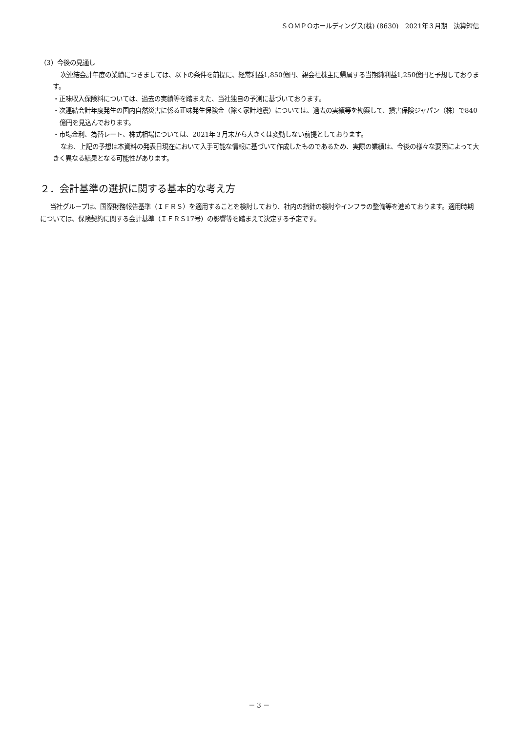ＳＯＭＰＯホールディングス(株) (8630)　2021年３月期　決算短信
（3）今後の見通し
次連結会計年度の業績につきましては、以下の条件を前提に、経常利益1,850億円、親会社株主に帰属する当期純利益1,250億円と予想しております。
・正味収入保険料については、過去の実績等を踏まえた、当社独自の予測に基づいております。
・次連結会計年度発生の国内自然災害に係る正味発生保険金（除く家計地震）については、過去の実績等を勘案して、損害保険ジャパン（株）で840億円を見込んでおります。
・市場金利、為替レート、株式相場については、2021年３月末から大きくは変動しない前提としております。
なお、上記の予想は本資料の発表日現在において入手可能な情報に基づいて作成したものであるため、実際の業績は、今後の様々な要因によって大きく異なる結果となる可能性があります。
２．会計基準の選択に関する基本的な考え方
当社グループは、国際財務報告基準（ＩＦＲＳ）を適用することを検討しており、社内の指針の検討やインフラの整備等を進めております。適用時期については、保険契約に関する会計基準（ＩＦＲＳ17号）の影響等を踏まえて決定する予定です。
－ 3 －